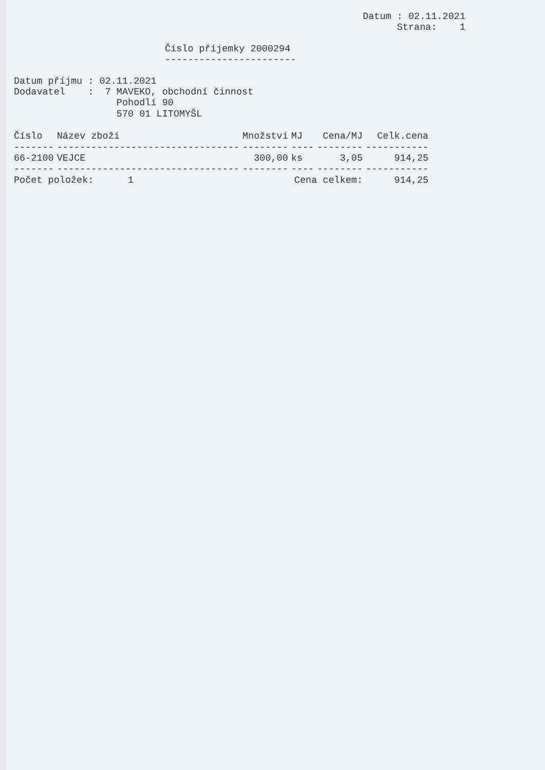Datum : 02.11.2021 Strana: 1
Číslo příjemky 2000294 -----------------------
Datum příjmu : 02.11.2021 Dodavatel : 7 MAVEKO, obchodní činnost Pohodlí 90 570 01 LITOMYŠL
| Číslo | Název zboží | Množství | MJ | Cena/MJ | Celk.cena |
| --- | --- | --- | --- | --- | --- |
| ------- | -------------------------------- | -------- | ---- | -------- | ----------- |
| 66-2100 | VEJCE | 300,00 | ks | 3,05 | 914,25 |
| ------- | -------------------------------- | -------- | ---- | -------- | ----------- |
| Počet položek: 1 | | | Cena celkem: | | 914,25 |